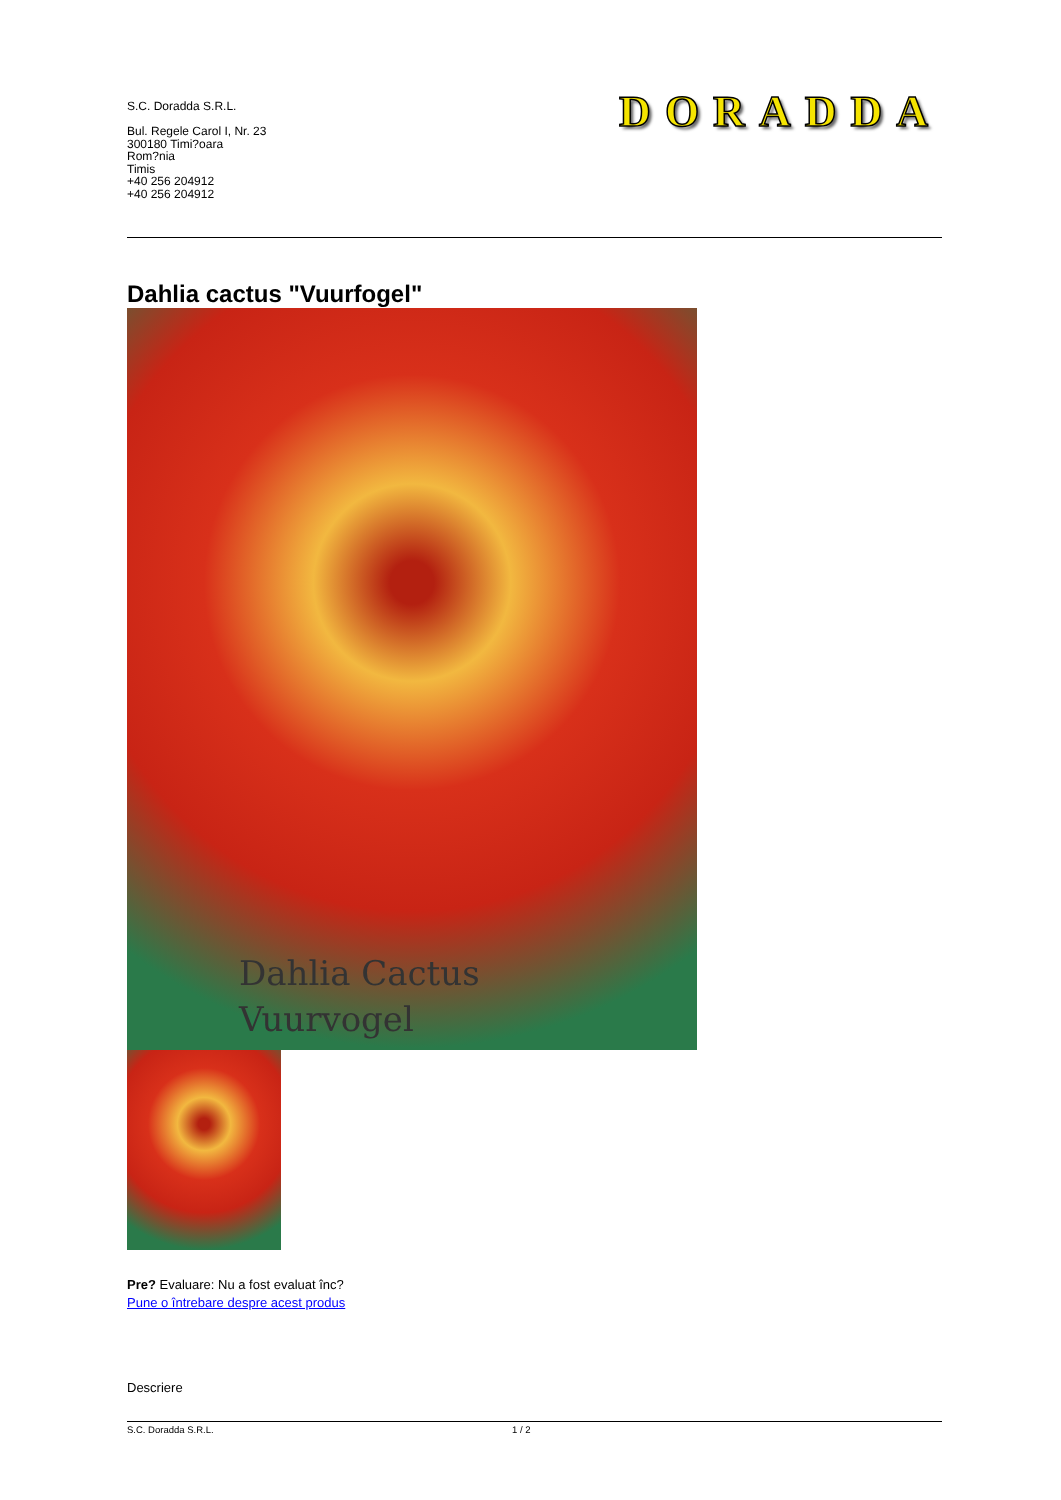S.C. Doradda S.R.L.
Bul. Regele Carol I, Nr. 23
300180 Timi?oara
Rom?nia
Timis
+40 256 204912
+40 256 204912
DORADDA
Dahlia cactus "Vuurfogel"
Dahlia Cactus
Vuurvogel
Pre? Evaluare: Nu a fost evaluat înc?
Pune o întrebare despre acest produs
Descriere
S.C. Doradda S.R.L. 1 / 2